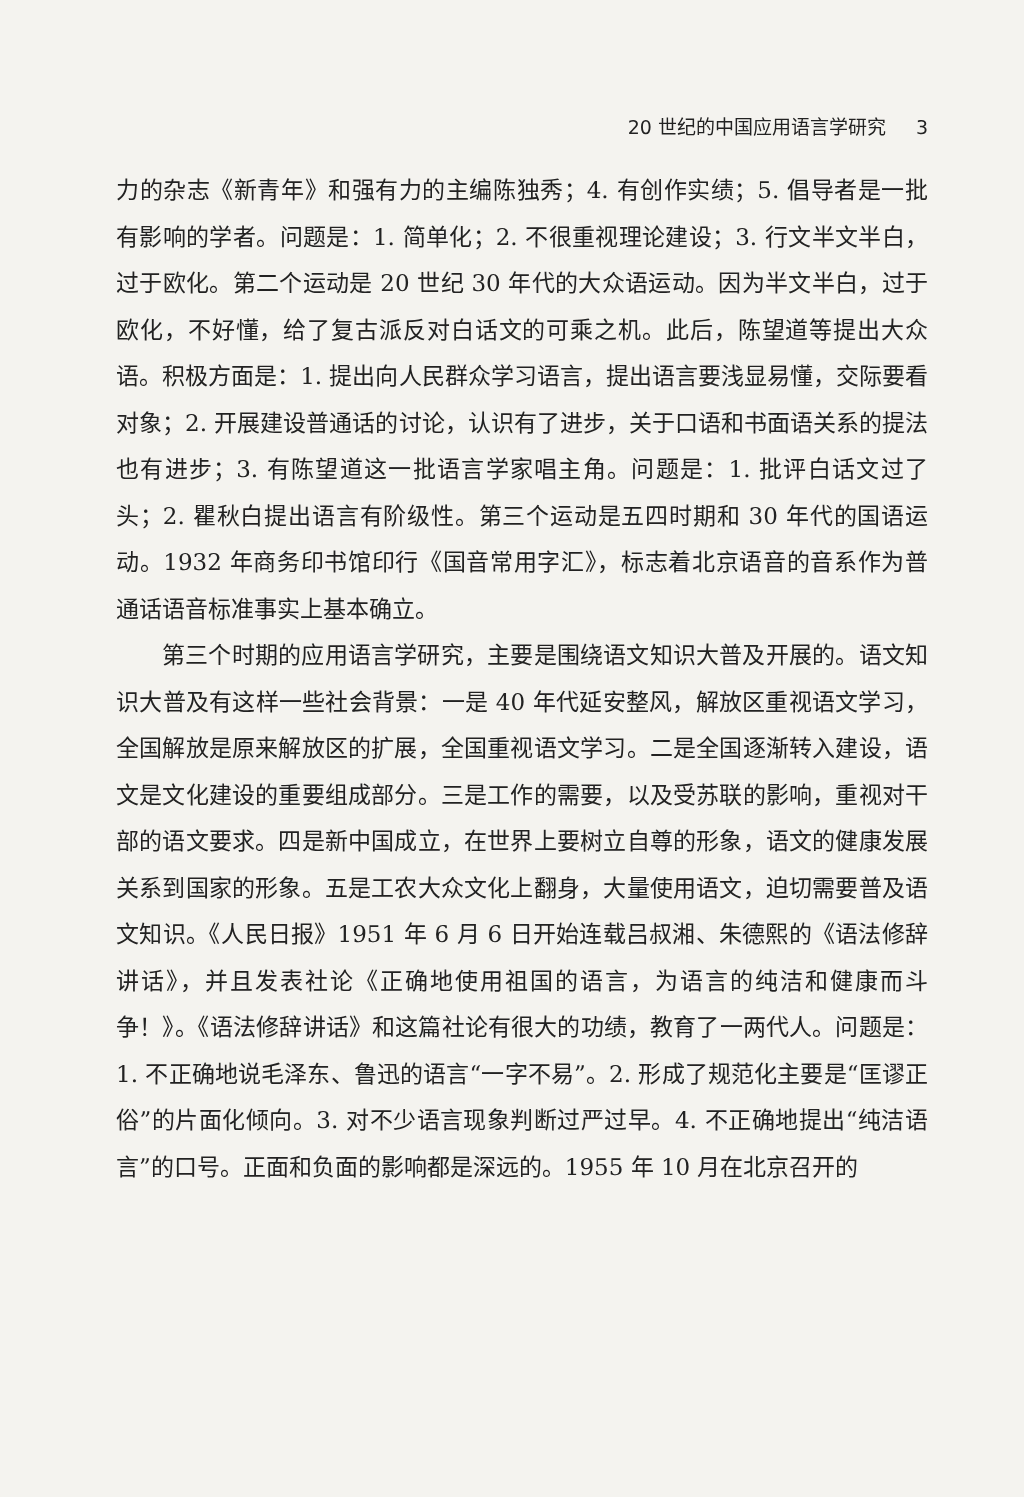20 世纪的中国应用语言学研究 3
力的杂志《新青年》和强有力的主编陈独秀；4. 有创作实绩；5. 倡导者是一批有影响的学者。问题是：1. 简单化；2. 不很重视理论建设；3. 行文半文半白，过于欧化。第二个运动是 20 世纪 30 年代的大众语运动。因为半文半白，过于欧化，不好懂，给了复古派反对白话文的可乘之机。此后，陈望道等提出大众语。积极方面是：1. 提出向人民群众学习语言，提出语言要浅显易懂，交际要看对象；2. 开展建设普通话的讨论，认识有了进步，关于口语和书面语关系的提法也有进步；3. 有陈望道这一批语言学家唱主角。问题是：1. 批评白话文过了头；2. 瞿秋白提出语言有阶级性。第三个运动是五四时期和 30 年代的国语运动。1932 年商务印书馆印行《国音常用字汇》，标志着北京语音的音系作为普通话语音标准事实上基本确立。
第三个时期的应用语言学研究，主要是围绕语文知识大普及开展的。语文知识大普及有这样一些社会背景：一是 40 年代延安整风，解放区重视语文学习，全国解放是原来解放区的扩展，全国重视语文学习。二是全国逐渐转入建设，语文是文化建设的重要组成部分。三是工作的需要，以及受苏联的影响，重视对干部的语文要求。四是新中国成立，在世界上要树立自尊的形象，语文的健康发展关系到国家的形象。五是工农大众文化上翻身，大量使用语文，迫切需要普及语文知识。《人民日报》1951 年 6 月 6 日开始连载吕叔湘、朱德熙的《语法修辞讲话》，并且发表社论《正确地使用祖国的语言，为语言的纯洁和健康而斗争！》。《语法修辞讲话》和这篇社论有很大的功绩，教育了一两代人。问题是：1. 不正确地说毛泽东、鲁迅的语言“一字不易”。2. 形成了规范化主要是“匡谬正俗”的片面化倾向。3. 对不少语言现象判断过严过早。4. 不正确地提出“纯洁语言”的口号。正面和负面的影响都是深远的。1955 年 10 月在北京召开的